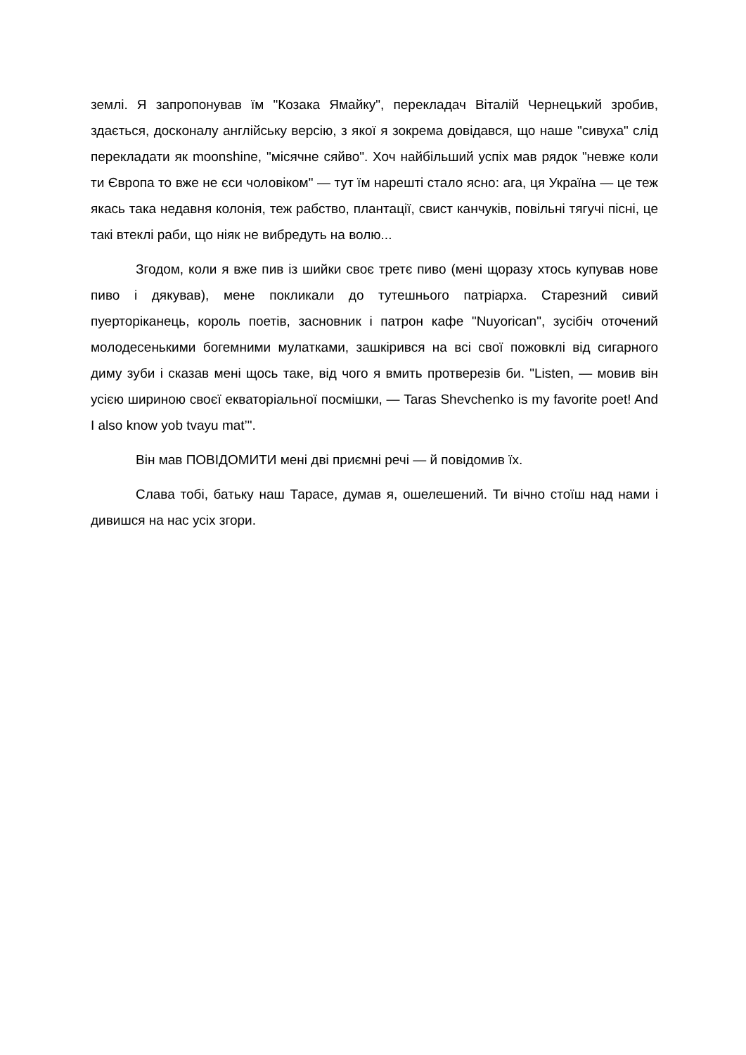землі. Я запропонував їм "Козака Ямайку", перекладач Віталій Чернецький зробив, здається, досконалу англійську версію, з якої я зокрема довідався, що наше "сивуха" слід перекладати як moonshine, "місячне сяйво". Хоч найбільший успіх мав рядок "невже коли ти Європа то вже не єси чоловіком" — тут їм нарешті стало ясно: ага, ця Україна — це теж якась така недавня колонія, теж рабство, плантації, свист канчуків, повільні тягучі пісні, це такі втеклі раби, що ніяк не вибредуть на волю...
Згодом, коли я вже пив із шийки своє третє пиво (мені щоразу хтось купував нове пиво і дякував), мене покликали до тутешнього патріарха. Старезний сивий пуерторіканець, король поетів, засновник і патрон кафе "Nuyorican", зусібіч оточений молодесенькими богемними мулатками, зашкірився на всі свої пожовклі від сигарного диму зуби і сказав мені щось таке, від чого я вмить протверезів би. "Listen, — мовив він усією шириною своєї екваторіальної посмішки, — Taras Shevchenko is my favorite poet! And I also know yob tvayu mat’".
Він мав ПОВІДОМИТИ мені дві приємні речі — й повідомив їх.
Слава тобі, батьку наш Тарасе, думав я, ошелешений. Ти вічно стоїш над нами і дивишся на нас усіх згори.